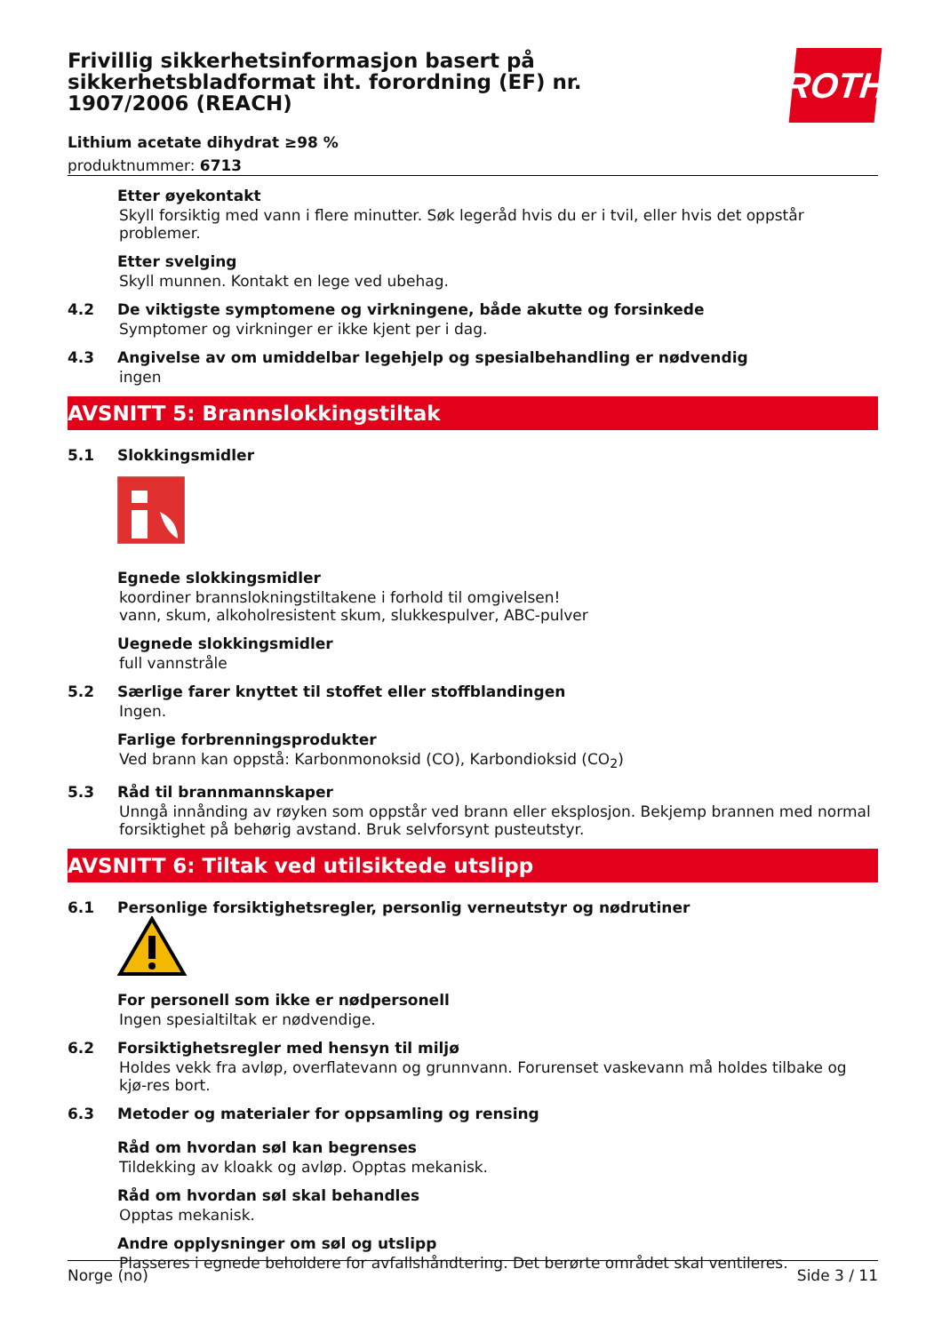ROTH
Frivillig sikkerhetsinformasjon basert på sikkerhetsbladformat iht. forordning (EF) nr. 1907/2006 (REACH)
Lithium acetate dihydrat ≥98 %
produktnummer: 6713
Etter øyekontakt
Skyll forsiktig med vann i flere minutter. Søk legeråd hvis du er i tvil, eller hvis det oppstår problemer.
Etter svelging
Skyll munnen. Kontakt en lege ved ubehag.
4.2 De viktigste symptomene og virkningene, både akutte og forsinkede
Symptomer og virkninger er ikke kjent per i dag.
4.3 Angivelse av om umiddelbar legehjelp og spesialbehandling er nødvendig
ingen
AVSNITT 5: Brannslokkingstiltak
5.1 Slokkingsmidler
Egnede slokkingsmidler
koordiner brannslokningstiltakene i forhold til omgivelsen!
vann, skum, alkoholresistent skum, slukkespulver, ABC-pulver
Uegnede slokkingsmidler
full vannstråle
5.2 Særlige farer knyttet til stoffet eller stoffblandingen
Ingen.
Farlige forbrenningsprodukter
Ved brann kan oppstå: Karbonmonoksid (CO), Karbondioksid (CO<sub>2</sub>)
5.3 Råd til brannmannskaper
Unngå innånding av røyken som oppstår ved brann eller eksplosjon. Bekjemp brannen med normal forsiktighet på behørig avstand. Bruk selvforsynt pusteutstyr.
AVSNITT 6: Tiltak ved utilsiktede utslipp
6.1 Personlige forsiktighetsregler, personlig verneutstyr og nødrutiner
For personell som ikke er nødpersonell
Ingen spesialtiltak er nødvendige.
6.2 Forsiktighetsregler med hensyn til miljø
Holdes vekk fra avløp, overflatevann og grunnvann. Forurenset vaskevann må holdes tilbake og kjø-res bort.
6.3 Metoder og materialer for oppsamling og rensing
Råd om hvordan søl kan begrenses
Tildekking av kloakk og avløp. Opptas mekanisk.
Råd om hvordan søl skal behandles
Opptas mekanisk.
Andre opplysninger om søl og utslipp
Plasseres i egnede beholdere for avfallshåndtering. Det berørte området skal ventileres.
Norge (no) Side 3 / 11